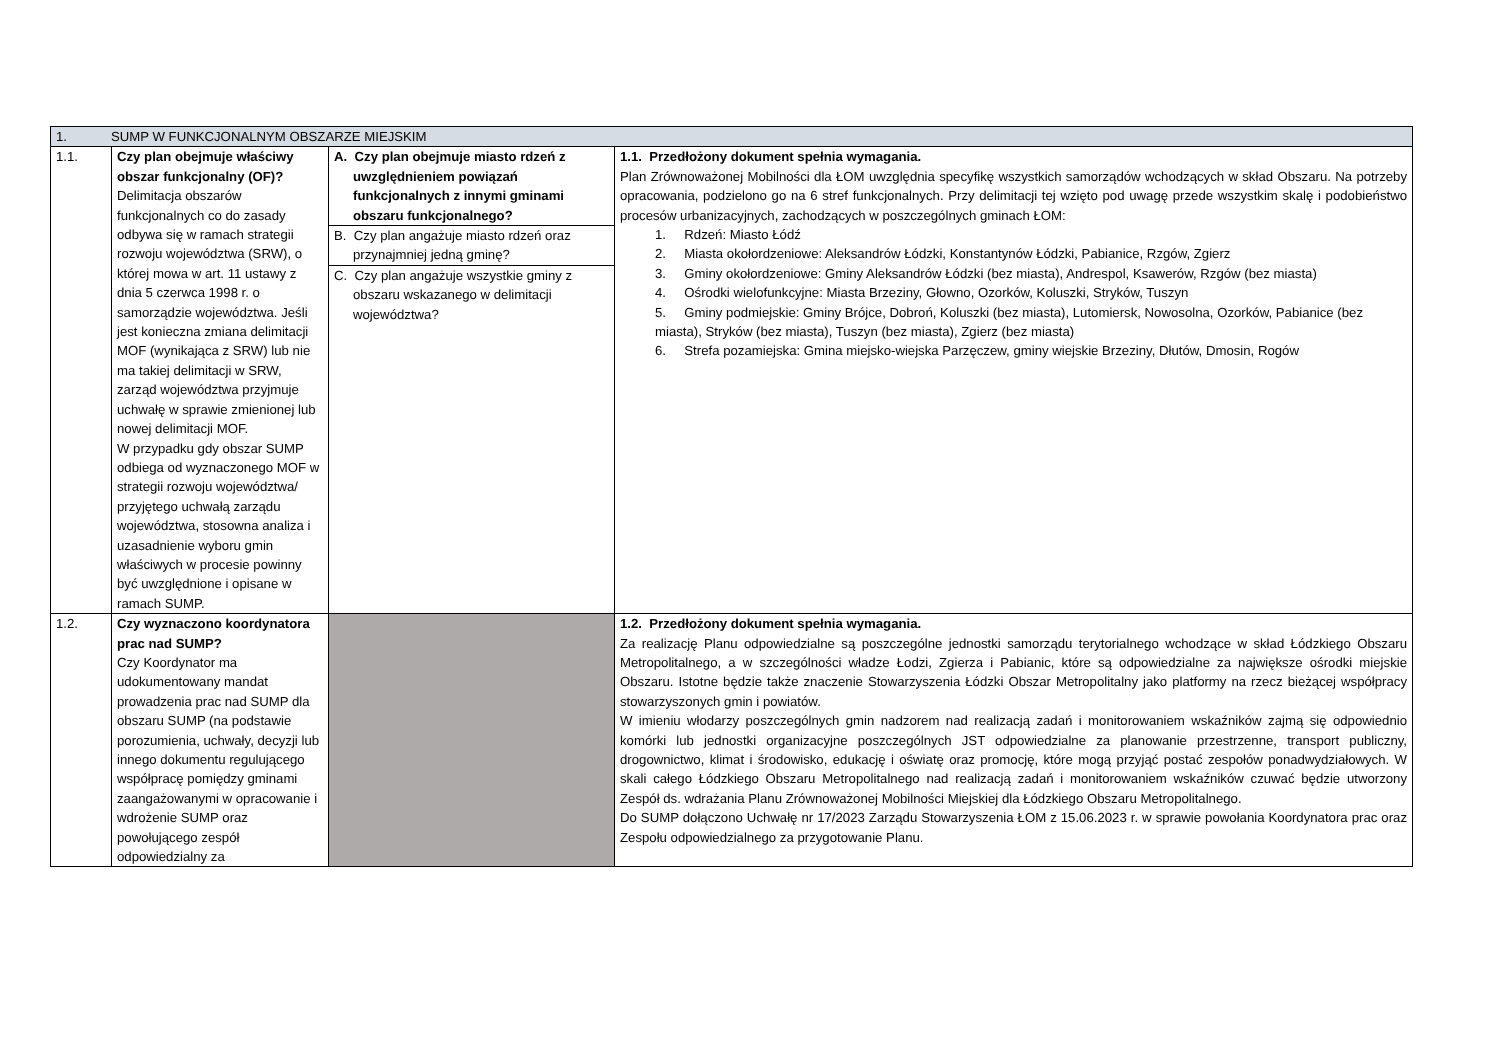| 1. SUMP W FUNKCJONALNYM OBSZARZE MIEJSKIM | | | |
| 1.1. | Czy plan obejmuje właściwy obszar funkcjonalny (OF)? Delimitacja obszarów funkcjonalnych co do zasady odbywa się w ramach strategii rozwoju województwa (SRW), o której mowa w art. 11 ustawy z dnia 5 czerwca 1998 r. o samorządzie województwa. Jeśli jest konieczna zmiana delimitacji MOF (wynikająca z SRW) lub nie ma takiej delimitacji w SRW, zarząd województwa przyjmuje uchwałę w sprawie zmienionej lub nowej delimitacji MOF. W przypadku gdy obszar SUMP odbiega od wyznaczonego MOF w strategii rozwoju województwa/ przyjętego uchwałą zarządu województwa, stosowna analiza i uzasadnienie wyboru gmin właściwych w procesie powinny być uwzględnione i opisane w ramach SUMP. | A. Czy plan obejmuje miasto rdzeń z uwzględnieniem powiązań funkcjonalnych z innymi gminami obszaru funkcjonalnego? B. Czy plan angażuje miasto rdzeń oraz przynajmniej jedną gminę? C. Czy plan angażuje wszystkie gminy z obszaru wskazanego w delimitacji województwa? | 1.1. Przedłożony dokument spełnia wymagania. Plan Zrównoważonej Mobilności dla ŁOM uwzględnia specyfikę wszystkich samorządów wchodzących w skład Obszaru. Na potrzeby opracowania, podzielono go na 6 stref funkcjonalnych. Przy delimitacji tej wzięto pod uwagę przede wszystkim skalę i podobieństwo procesów urbanizacyjnych, zachodzących w poszczególnych gminach ŁOM: 1. Rdzeń: Miasto Łódź 2. Miasta okołordzeniowe: Aleksandrów Łódzki, Konstantynów Łódzki, Pabianice, Rzgów, Zgierz 3. Gminy okołordzeniowe: Gminy Aleksandrów Łódzki (bez miasta), Andrespol, Ksawerów, Rzgów (bez miasta) 4. Ośrodki wielofunkcyjne: Miasta Brzeziny, Głowno, Ozorków, Koluszki, Stryków, Tuszyn 5. Gminy podmiejskie: Gminy Brójce, Dobroń, Koluszki (bez miasta), Lutomiersk, Nowosolna, Ozorków, Pabianice (bez miasta), Stryków (bez miasta), Tuszyn (bez miasta), Zgierz (bez miasta) 6. Strefa pozamiejska: Gmina miejsko-wiejska Parzęczew, gminy wiejskie Brzeziny, Dłutów, Dmosin, Rogów |
| 1.2. | Czy wyznaczono koordynatora prac nad SUMP? Czy Koordynator ma udokumentowany mandat prowadzenia prac nad SUMP dla obszaru SUMP (na podstawie porozumienia, uchwały, decyzji lub innego dokumentu regulującego współpracę pomiędzy gminami zaangażowanymi w opracowanie i wdrożenie SUMP oraz powołującego zespół odpowiedzialny za | | 1.2. Przedłożony dokument spełnia wymagania. Za realizację Planu odpowiedzialne są poszczególne jednostki samorządu terytorialnego wchodzące w skład Łódzkiego Obszaru Metropolitalnego, a w szczególności władze Łodzi, Zgierza i Pabianic, które są odpowiedzialne za największe ośrodki miejskie Obszaru. Istotne będzie także znaczenie Stowarzyszenia Łódzki Obszar Metropolitalny jako platformy na rzecz bieżącej współpracy stowarzyszonych gmin i powiatów. W imieniu włodarzy poszczególnych gmin nadzorem nad realizacją zadań i monitorowaniem wskaźników zajmą się odpowiednio komórki lub jednostki organizacyjne poszczególnych JST odpowiedzialne za planowanie przestrzenne, transport publiczny, drogownictwo, klimat i środowisko, edukację i oświatę oraz promocję, które mogą przyjąć postać zespołów ponadwydziałowych. W skali całego Łódzkiego Obszaru Metropolitalnego nad realizacją zadań i monitorowaniem wskaźników czuwać będzie utworzony Zespół ds. wdrażania Planu Zrównoważonej Mobilności Miejskiej dla Łódzkiego Obszaru Metropolitalnego. Do SUMP dołączono Uchwałę nr 17/2023 Zarządu Stowarzyszenia ŁOM z 15.06.2023 r. w sprawie powołania Koordynatora prac oraz Zespołu odpowiedzialnego za przygotowanie Planu. |